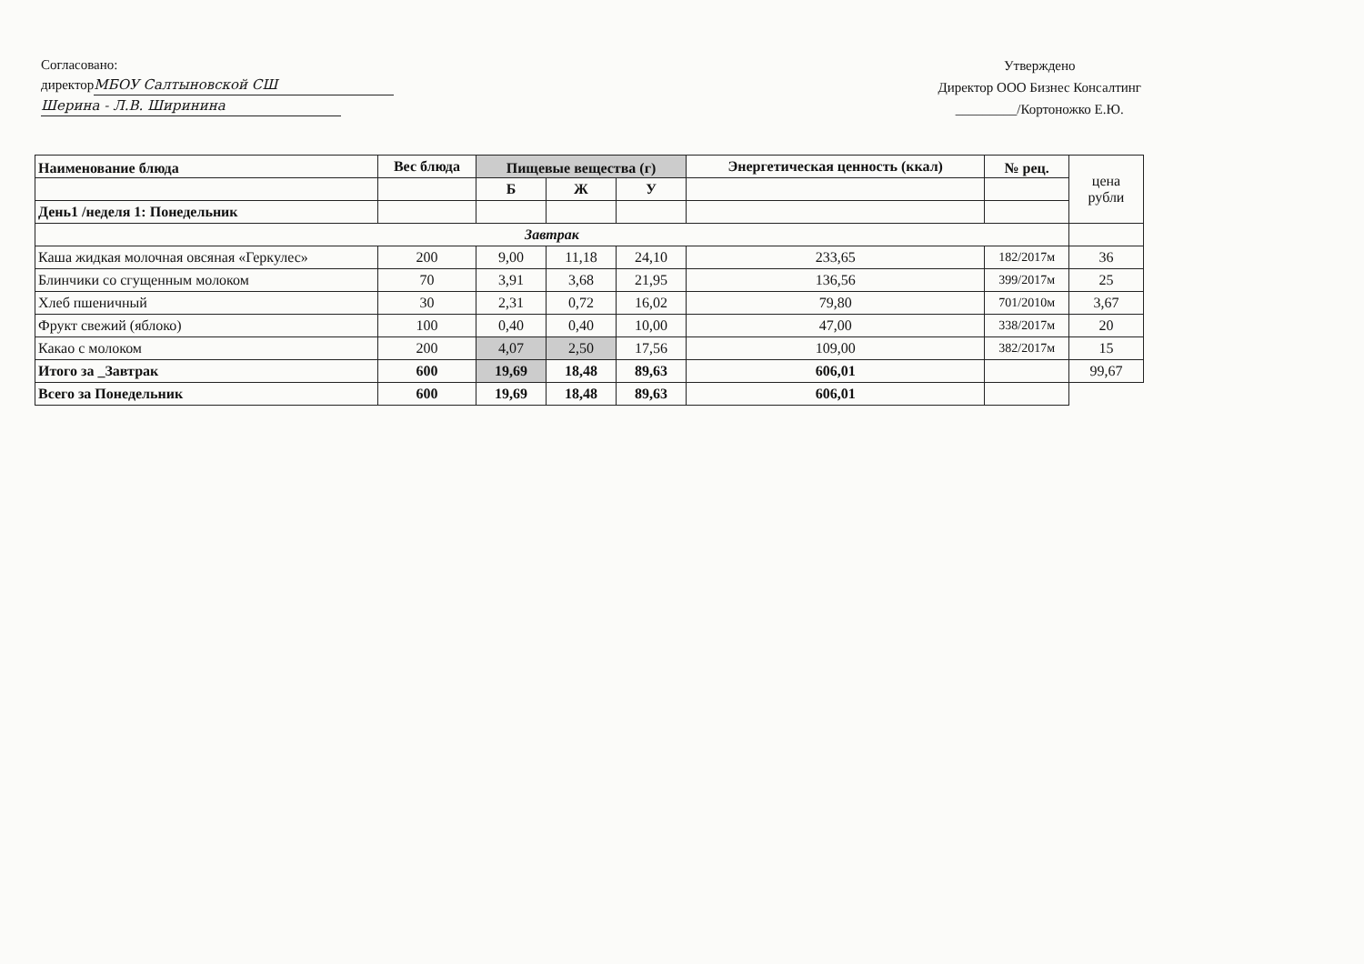Согласовано:
директор МБОУ Салтыновской СШ
Шерина - Л.В. Ширинина
Утверждено
Директор ООО Бизнес Консалтинг
_________/Кортоножко Е.Ю.
| Наименование блюда | Вес блюда | Пищевые вещества (г) | | | Энергетическая ценность (ккал) | № рец. | цена рубли |
| | | Б | Ж | У | | | |
| День1 /неделя 1: Понедельник | | | | | | | |
| Завтрак | | | | | | | |
| Каша жидкая молочная овсяная «Геркулес» | 200 | 9,00 | 11,18 | 24,10 | 233,65 | 182/2017м | 36 |
| Блинчики со сгущенным молоком | 70 | 3,91 | 3,68 | 21,95 | 136,56 | 399/2017м | 25 |
| Хлеб пшеничный | 30 | 2,31 | 0,72 | 16,02 | 79,80 | 701/2010м | 3,67 |
| Фрукт свежий (яблоко) | 100 | 0,40 | 0,40 | 10,00 | 47,00 | 338/2017м | 20 |
| Какао с молоком | 200 | 4,07 | 2,50 | 17,56 | 109,00 | 382/2017м | 15 |
| Итого за _Завтрак | 600 | 19,69 | 18,48 | 89,63 | 606,01 | | 99,67 |
| Всего за Понедельник | 600 | 19,69 | 18,48 | 89,63 | 606,01 | | |